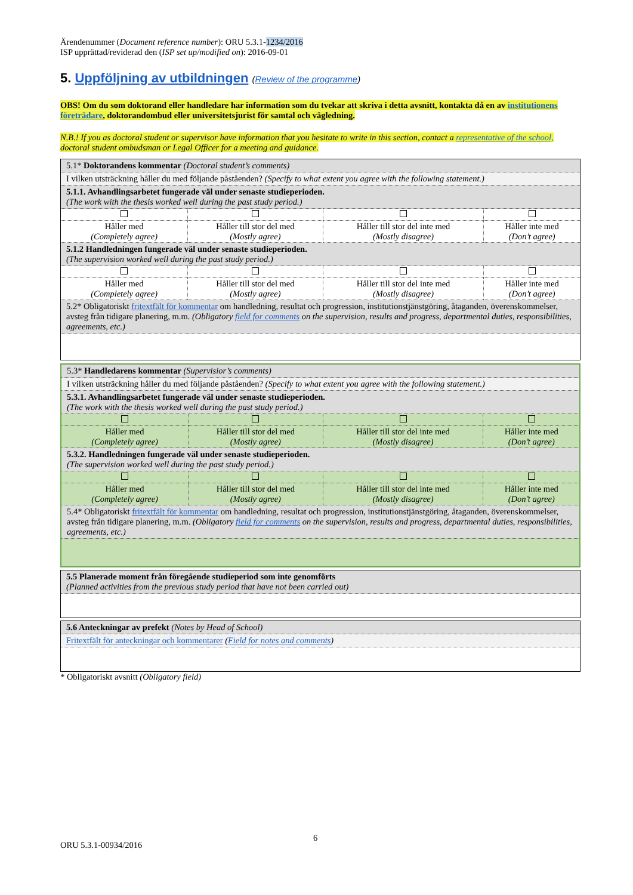Ärendenummer (Document reference number): ORU 5.3.1-1234/2016
ISP upprättad/reviderad den (ISP set up/modified on): 2016-09-01
5. Uppföljning av utbildningen (Review of the programme)
OBS! Om du som doktorand eller handledare har information som du tvekar att skriva i detta avsnitt, kontakta då en av institutionens företrädare, doktorandombud eller universitetsjurist för samtal och vägledning.
N.B.! If you as doctoral student or supervisor have information that you hesitate to write in this section, contact a representative of the school, doctoral student ombudsman or Legal Officer for a meeting and guidance.
| 5.1* Doktorandens kommentar (Doctoral student’s comments) | | | |
| I vilken utsträckning håller du med följande påståenden? (Specify to what extent you agree with the following statement.) | | | |
| 5.1.1. Avhandlingsarbetet fungerade väl under senaste studieperioden. (The work with the thesis worked well during the past study period.) | | | |
| Håller med (Completely agree) | Håller till stor del med (Mostly agree) | Håller till stor del inte med (Mostly disagree) | Håller inte med (Don’t agree) |
| 5.1.2 Handledningen fungerade väl under senaste studieperioden. (The supervision worked well during the past study period.) | | | |
| Håller med (Completely agree) | Håller till stor del med (Mostly agree) | Håller till stor del inte med (Mostly disagree) | Håller inte med (Don’t agree) |
| 5.2* Obligatoriskt fritextfält för kommentar om handledning, resultat och progression, institutionstjänstgöring, åtaganden, överenskommelser, avsteg från tidigare planering, m.m. (Obligatory field for comments on the supervision, results and progress, departmental duties, responsibilities, agreements, etc.) | | | |
| 5.3* Handledarens kommentar (Supervisior’s comments) | | | |
| I vilken utsträckning håller du med följande påståenden? (Specify to what extent you agree with the following statement.) | | | |
| 5.3.1. Avhandlingsarbetet fungerade väl under senaste studieperioden. (The work with the thesis worked well during the past study period.) | | | |
| Håller med (Completely agree) | Håller till stor del med (Mostly agree) | Håller till stor del inte med (Mostly disagree) | Håller inte med (Don’t agree) |
| 5.3.2. Handledningen fungerade väl under senaste studieperioden. (The supervision worked well during the past study period.) | | | |
| Håller med (Completely agree) | Håller till stor del med (Mostly agree) | Håller till stor del inte med (Mostly disagree) | Håller inte med (Don’t agree) |
| 5.4* Obligatoriskt fritextfält för kommentar om handledning, resultat och progression, institutionstjänstgöring, åtaganden, överenskommelser, avsteg från tidigare planering, m.m. (Obligatory field for comments on the supervision, results and progress, departmental duties, responsibilities, agreements, etc.) | | | |
| 5.5 Planerade moment från föregående studieperiod som inte genomförts (Planned activities from the previous study period that have not been carried out) |
| 5.6 Anteckningar av prefekt (Notes by Head of School) |
| Fritextfält för anteckningar och kommentarer ( Field for notes and comments ) |
* Obligatoriskt avsnitt (Obligatory field)
6
ORU 5.3.1-00934/2016